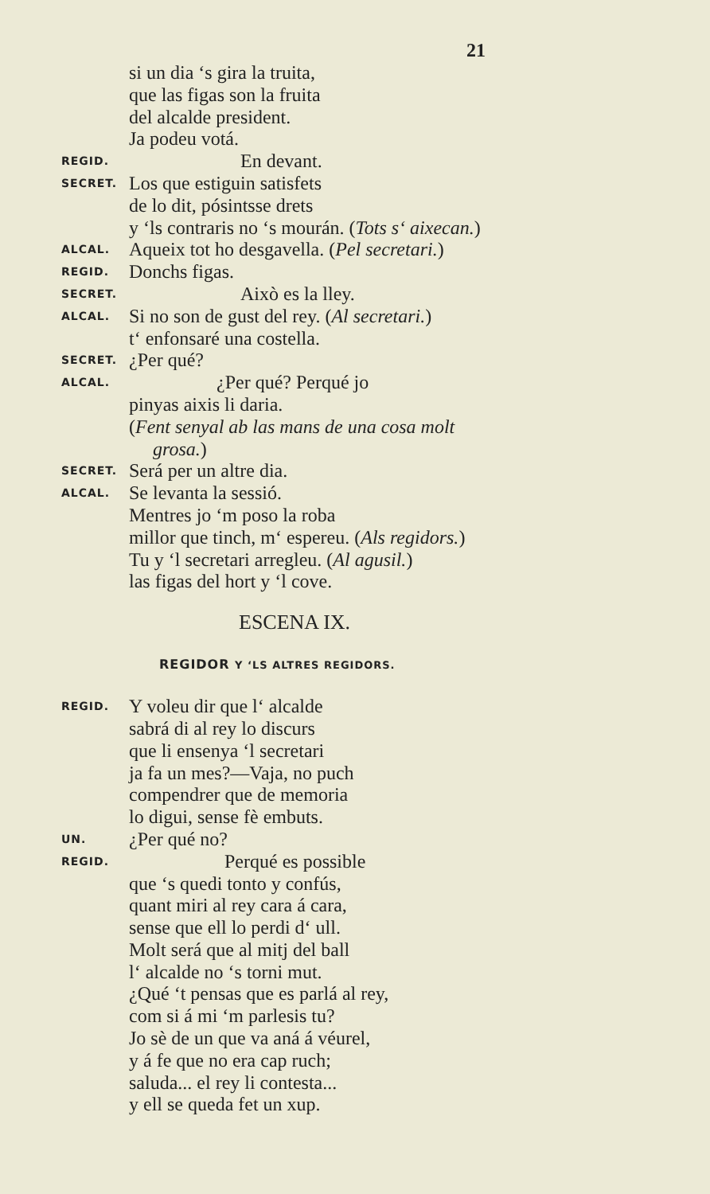21
si un dia ‘s gira la truita,
que las figas son la fruita
del alcalde president.
Ja podeu votá.
REGID. En devant.
SECRET. Los que estiguin satisfets
de lo dit, pósintsse drets
y ‘ls contraris no ‘s mourán. (Tots s‘ aixecan.)
ALCAL. Aqueix tot ho desgavella. (Pel secretari.)
REGID. Donchs figas.
SECRET. Això es la lley.
ALCAL. Si no son de gust del rey. (Al secretari.)
t‘ enfonsaré una costella.
SECRET. ¿Per qué?
ALCAL. ¿Per qué? Perqué jo
pinyas aixis li daria.
(Fent senyal ab las mans de una cosa molt
grosa.)
SECRET. Será per un altre dia.
ALCAL. Se levanta la sessió.
Mentres jo ‘m poso la roba
millor que tinch, m‘ espereu. (Als regidors.)
Tu y ‘l secretari arregleu. (Al agusil.)
las figas del hort y ‘l cove.
ESCENA IX.
REGIDOR Y ‘LS ALTRES REGIDORS.
REGID. Y voleu dir que l‘ alcalde
sabrá di al rey lo discurs
que li ensenya ‘l secretari
ja fa un mes?—Vaja, no puch
compendrer que de memoria
lo digui, sense fè embuts.
UN. ¿Per qué no?
REGID. Perqué es possible
que ‘s quedi tonto y confús,
quant miri al rey cara á cara,
sense que ell lo perdi d‘ ull.
Molt será que al mitj del ball
l‘ alcalde no ‘s torni mut.
¿Qué ‘t pensas que es parlá al rey,
com si á mi ‘m parlesis tu?
Jo sè de un que va aná á véurel,
y á fe que no era cap ruch;
saluda... el rey li contesta...
y ell se queda fet un xup.